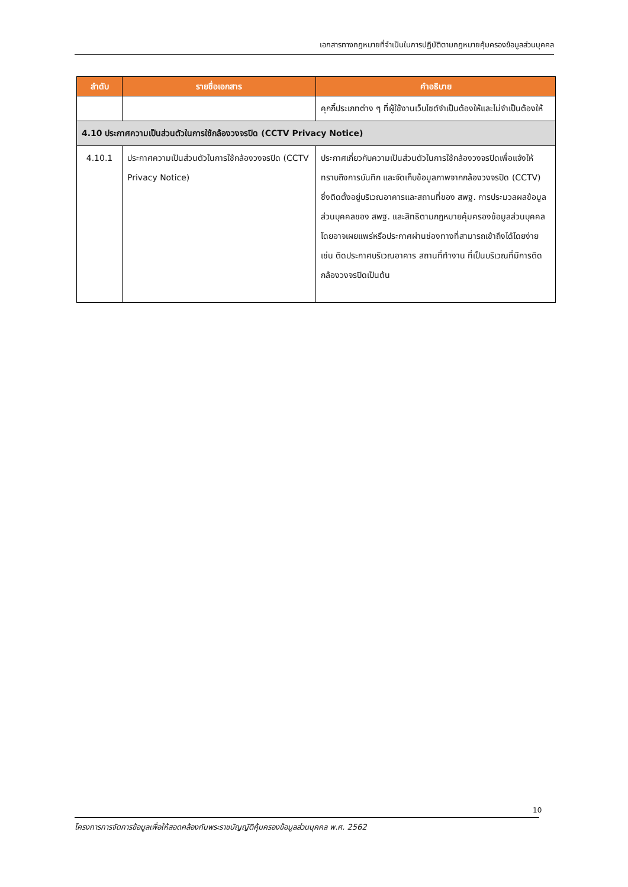เอกสารทางกฎหมายที่จำเป็นในการปฏิบัติตามกฎหมายคุ้มครองข้อมูลส่วนบุคคล
| ลำดับ | รายชื่อเอกสาร | คำอธิบาย |
| --- | --- | --- |
| | | คุกกี้ประเภทต่าง ๆ ที่ผู้ใช้งานเว็บไซต์จำเป็นต้องให้และไม่จำเป็นต้องให้ |
| 4.10 ประกาศความเป็นส่วนตัวในการใช้กล้องวงจรปิด (CCTV Privacy Notice) | | |
| 4.10.1 | ประกาศความเป็นส่วนตัวในการใช้กล้องวงจรปิด (CCTV Privacy Notice) | ประกาศเกี่ยวกับความเป็นส่วนตัวในการใช้กล้องวงจรปิดเพื่อแจ้งให้ทราบถึงการบันทึก และจัดเก็บข้อมูลภาพจากกล้องวงจรปิด (CCTV) ซึ่งติดตั้งอยู่บริเวณอาคารและสถานที่ของ สพฐ. การประมวลผลข้อมูลส่วนบุคคลของ สพฐ. และสิทธิตามกฎหมายคุ้มครองข้อมูลส่วนบุคคล โดยอาจเผยแพร่หรือประกาศผ่านช่องทางที่สามารถเข้าถึงได้โดยง่าย เช่น ติดประกาศบริเวณอาคาร สถานที่ทำงาน ที่เป็นบริเวณที่มีการติดกล้องวงจรปิดเป็นต้น |
10
โครงการการจัดการข้อมูลเพื่อให้สอดคล้องกับพระราชบัญญัติคุ้มครองข้อมูลส่วนบุคคล พ.ศ. 2562